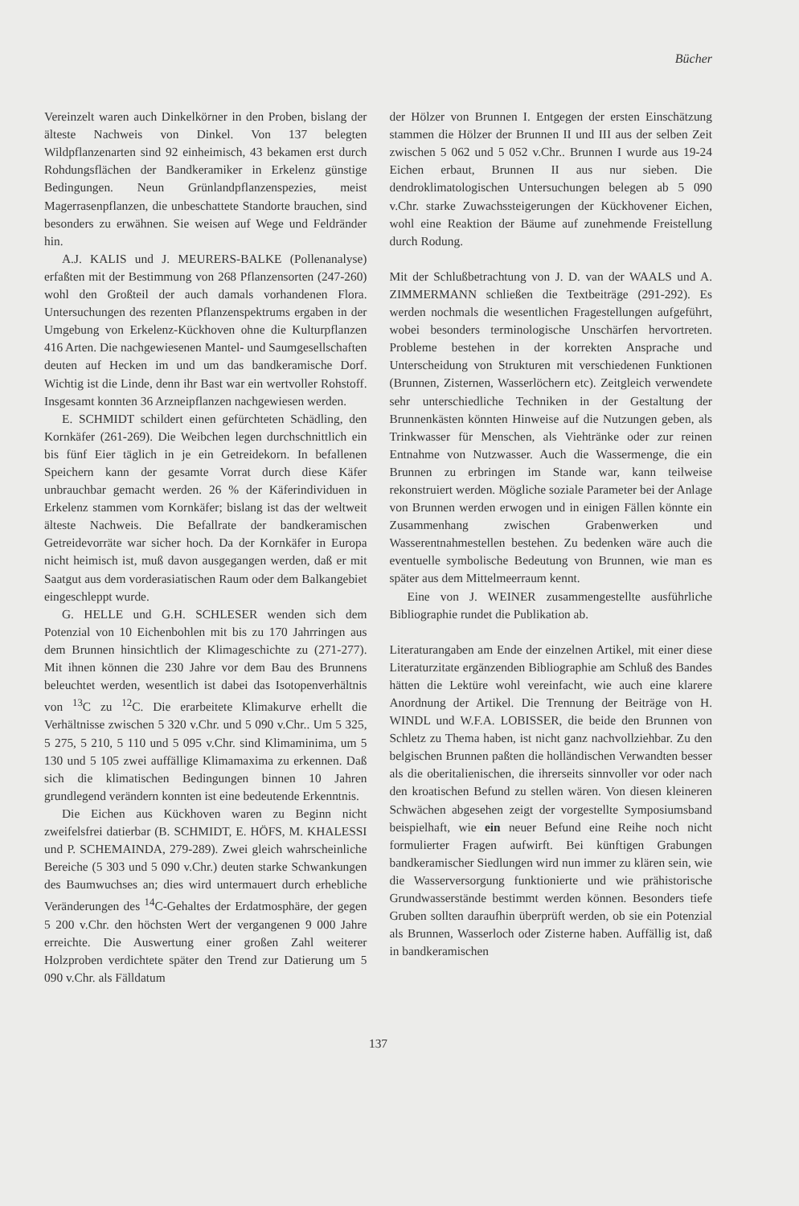Bücher
Vereinzelt waren auch Dinkelkörner in den Proben, bislang der älteste Nachweis von Dinkel. Von 137 belegten Wildpflanzenarten sind 92 einheimisch, 43 bekamen erst durch Rohdungsflächen der Bandkeramiker in Erkelenz günstige Bedingungen. Neun Grünlandpflanzenspezies, meist Magerrasenpflanzen, die unbeschattete Standorte brauchen, sind besonders zu erwähnen. Sie weisen auf Wege und Feldränder hin.
A.J. KALIS und J. MEURERS-BALKE (Pollenanalyse) erfaßten mit der Bestimmung von 268 Pflanzensorten (247-260) wohl den Großteil der auch damals vorhandenen Flora. Untersuchungen des rezenten Pflanzenspektrums ergaben in der Umgebung von Erkelenz-Kückhoven ohne die Kulturpflanzen 416 Arten. Die nachgewiesenen Mantel- und Saumgesellschaften deuten auf Hecken im und um das bandkeramische Dorf. Wichtig ist die Linde, denn ihr Bast war ein wertvoller Rohstoff. Insgesamt konnten 36 Arzneipflanzen nachgewiesen werden.
E. SCHMIDT schildert einen gefürchteten Schädling, den Kornkäfer (261-269). Die Weibchen legen durchschnittlich ein bis fünf Eier täglich in je ein Getreidekorn. In befallenen Speichern kann der gesamte Vorrat durch diese Käfer unbrauchbar gemacht werden. 26 % der Käferindividuen in Erkelenz stammen vom Kornkäfer; bislang ist das der weltweit älteste Nachweis. Die Befallrate der bandkeramischen Getreidevorräte war sicher hoch. Da der Kornkäfer in Europa nicht heimisch ist, muß davon ausgegangen werden, daß er mit Saatgut aus dem vorderasiatischen Raum oder dem Balkangebiet eingeschleppt wurde.
G. HELLE und G.H. SCHLESER wenden sich dem Potenzial von 10 Eichenbohlen mit bis zu 170 Jahrringen aus dem Brunnen hinsichtlich der Klimageschichte zu (271-277). Mit ihnen können die 230 Jahre vor dem Bau des Brunnens beleuchtet werden, wesentlich ist dabei das Isotopenverhältnis von <sup>13</sup>C zu <sup>12</sup>C. Die erarbeitete Klimakurve erhellt die Verhältnisse zwischen 5 320 v.Chr. und 5 090 v.Chr.. Um 5 325, 5 275, 5 210, 5 110 und 5 095 v.Chr. sind Klimaminima, um 5 130 und 5 105 zwei auffällige Klimamaxima zu erkennen. Daß sich die klimatischen Bedingungen binnen 10 Jahren grundlegend verändern konnten ist eine bedeutende Erkenntnis.
Die Eichen aus Kückhoven waren zu Beginn nicht zweifelsfrei datierbar (B. SCHMIDT, E. HÖFS, M. KHALESSI und P. SCHEMAINDA, 279-289). Zwei gleich wahrscheinliche Bereiche (5 303 und 5 090 v.Chr.) deuten starke Schwankungen des Baumwuchses an; dies wird untermauert durch erhebliche Veränderungen des <sup>14</sup>C-Gehaltes der Erdatmosphäre, der gegen 5 200 v.Chr. den höchsten Wert der vergangenen 9 000 Jahre erreichte. Die Auswertung einer großen Zahl weiterer Holzproben verdichtete später den Trend zur Datierung um 5 090 v.Chr. als Fälldatum
der Hölzer von Brunnen I. Entgegen der ersten Einschätzung stammen die Hölzer der Brunnen II und III aus der selben Zeit zwischen 5 062 und 5 052 v.Chr.. Brunnen I wurde aus 19-24 Eichen erbaut, Brunnen II aus nur sieben. Die dendroklimatologischen Untersuchungen belegen ab 5 090 v.Chr. starke Zuwachssteigerungen der Kückhovener Eichen, wohl eine Reaktion der Bäume auf zunehmende Freistellung durch Rodung.
Mit der Schlußbetrachtung von J. D. van der WAALS und A. ZIMMERMANN schließen die Textbeiträge (291-292). Es werden nochmals die wesentlichen Fragestellungen aufgeführt, wobei besonders terminologische Unschärfen hervortreten. Probleme bestehen in der korrekten Ansprache und Unterscheidung von Strukturen mit verschiedenen Funktionen (Brunnen, Zisternen, Wasserlöchern etc). Zeitgleich verwendete sehr unterschiedliche Techniken in der Gestaltung der Brunnenkästen könnten Hinweise auf die Nutzungen geben, als Trinkwasser für Menschen, als Viehtränke oder zur reinen Entnahme von Nutzwasser. Auch die Wassermenge, die ein Brunnen zu erbringen im Stande war, kann teilweise rekonstruiert werden. Mögliche soziale Parameter bei der Anlage von Brunnen werden erwogen und in einigen Fällen könnte ein Zusammenhang zwischen Grabenwerken und Wasserentnahmestellen bestehen. Zu bedenken wäre auch die eventuelle symbolische Bedeutung von Brunnen, wie man es später aus dem Mittelmeerraum kennt.
Eine von J. WEINER zusammengestellte ausführliche Bibliographie rundet die Publikation ab.
Literaturangaben am Ende der einzelnen Artikel, mit einer diese Literaturzitate ergänzenden Bibliographie am Schluß des Bandes hätten die Lektüre wohl vereinfacht, wie auch eine klarere Anordnung der Artikel. Die Trennung der Beiträge von H. WINDL und W.F.A. LOBISSER, die beide den Brunnen von Schletz zu Thema haben, ist nicht ganz nachvollziehbar. Zu den belgischen Brunnen paßten die holländischen Verwandten besser als die oberitalienischen, die ihrerseits sinnvoller vor oder nach den kroatischen Befund zu stellen wären. Von diesen kleineren Schwächen abgesehen zeigt der vorgestellte Symposiumsband beispielhaft, wie ein neuer Befund eine Reihe noch nicht formulierter Fragen aufwirft. Bei künftigen Grabungen bandkeramischer Siedlungen wird nun immer zu klären sein, wie die Wasserversorgung funktionierte und wie prähistorische Grundwasserstände bestimmt werden können. Besonders tiefe Gruben sollten daraufhin überprüft werden, ob sie ein Potenzial als Brunnen, Wasserloch oder Zisterne haben. Auffällig ist, daß in bandkeramischen
137